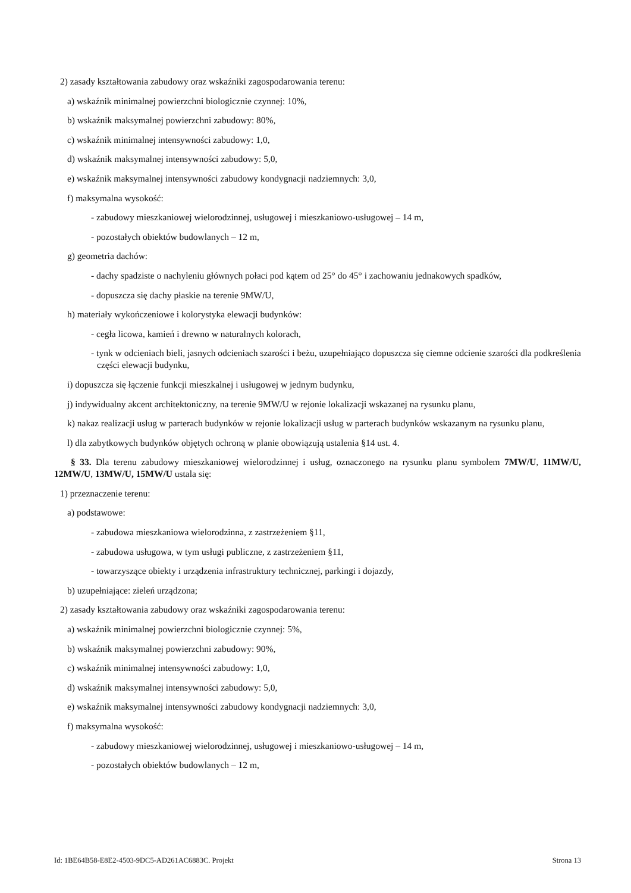2) zasady kształtowania zabudowy oraz wskaźniki zagospodarowania terenu:
a) wskaźnik minimalnej powierzchni biologicznie czynnej: 10%,
b) wskaźnik maksymalnej powierzchni zabudowy: 80%,
c) wskaźnik minimalnej intensywności zabudowy: 1,0,
d) wskaźnik maksymalnej intensywności zabudowy: 5,0,
e) wskaźnik maksymalnej intensywności zabudowy kondygnacji nadziemnych: 3,0,
f) maksymalna wysokość:
- zabudowy mieszkaniowej wielorodzinnej, usługowej i mieszkaniowo-usługowej – 14 m,
- pozostałych obiektów budowlanych – 12 m,
g) geometria dachów:
- dachy spadziste o nachyleniu głównych połaci pod kątem od 25° do 45° i zachowaniu jednakowych spadków,
- dopuszcza się dachy płaskie na terenie 9MW/U,
h) materiały wykończeniowe i kolorystyka elewacji budynków:
- cegła licowa, kamień i drewno w naturalnych kolorach,
- tynk w odcieniach bieli, jasnych odcieniach szarości i beżu, uzupełniająco dopuszcza się ciemne odcienie szarości dla podkreślenia części elewacji budynku,
i) dopuszcza się łączenie funkcji mieszkalnej i usługowej w jednym budynku,
j) indywidualny akcent architektoniczny, na terenie 9MW/U w rejonie lokalizacji wskazanej na rysunku planu,
k) nakaz realizacji usług w parterach budynków w rejonie lokalizacji usług w parterach budynków wskazanym na rysunku planu,
l) dla zabytkowych budynków objętych ochroną w planie obowiązują ustalenia §14 ust. 4.
§ 33. Dla terenu zabudowy mieszkaniowej wielorodzinnej i usług, oznaczonego na rysunku planu symbolem 7MW/U, 11MW/U, 12MW/U, 13MW/U, 15MW/U ustala się:
1) przeznaczenie terenu:
a) podstawowe:
- zabudowa mieszkaniowa wielorodzinna, z zastrzeżeniem §11,
- zabudowa usługowa, w tym usługi publiczne, z zastrzeżeniem §11,
- towarzyszące obiekty i urządzenia infrastruktury technicznej, parkingi i dojazdy,
b) uzupełniające: zieleń urządzona;
2) zasady kształtowania zabudowy oraz wskaźniki zagospodarowania terenu:
a) wskaźnik minimalnej powierzchni biologicznie czynnej: 5%,
b) wskaźnik maksymalnej powierzchni zabudowy: 90%,
c) wskaźnik minimalnej intensywności zabudowy: 1,0,
d) wskaźnik maksymalnej intensywności zabudowy: 5,0,
e) wskaźnik maksymalnej intensywności zabudowy kondygnacji nadziemnych: 3,0,
f) maksymalna wysokość:
- zabudowy mieszkaniowej wielorodzinnej, usługowej i mieszkaniowo-usługowej – 14 m,
- pozostałych obiektów budowlanych – 12 m,
Id: 1BE64B58-E8E2-4503-9DC5-AD261AC6883C. Projekt Strona 13